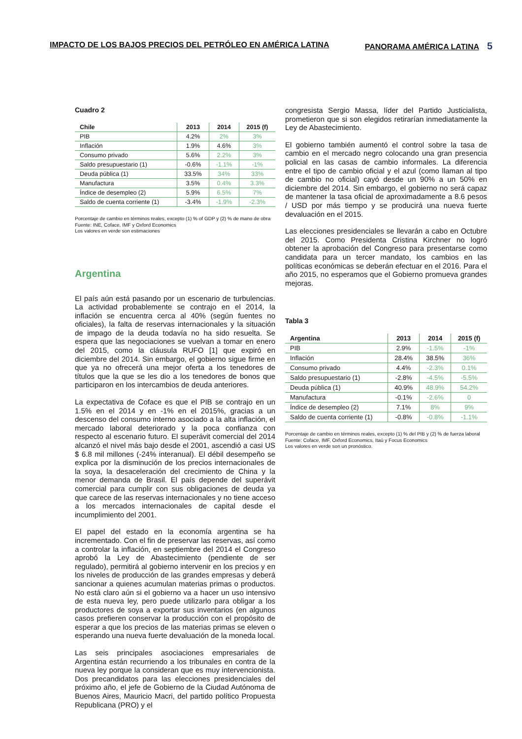IMPACTO DE LOS BAJOS PRECIOS DEL PETRÓLEO EN AMÉRICA LATINA
PANORAMA AMÉRICA LATINA 5
Cuadro 2
| Chile | 2013 | 2014 | 2015 (f) |
| --- | --- | --- | --- |
| PIB | 4.2% | 2% | 3% |
| Inflación | 1.9% | 4.6% | 3% |
| Consumo privado | 5.6% | 2.2% | 3% |
| Saldo presupuestario (1) | -0.6% | -1.1% | -1% |
| Deuda pública (1) | 33.5% | 34% | 33% |
| Manufactura | 3.5% | 0.4% | 3.3% |
| Índice de desempleo (2) | 5.9% | 6.5% | 7% |
| Saldo de cuenta corriente (1) | -3.4% | -1.9% | -2.3% |
Porcentaje de cambio en términos reales, excepto (1) % of GDP y (2) % de mano de obra
Fuente: INE, Coface, IMF y Oxford Economics
Los valores en verde son estimaciones
Argentina
El país aún está pasando por un escenario de turbulencias. La actividad probablemente se contrajo en el 2014, la inflación se encuentra cerca al 40% (según fuentes no oficiales), la falta de reservas internacionales y la situación de impago de la deuda todavía no ha sido resuelta. Se espera que las negociaciones se vuelvan a tomar en enero del 2015, como la cláusula RUFO [1] que expiró en diciembre del 2014. Sin embargo, el gobierno sigue firme en que ya no ofrecerá una mejor oferta a los tenedores de títulos que la que se les dio a los tenedores de bonos que participaron en los intercambios de deuda anteriores.
La expectativa de Coface es que el PIB se contrajo en un 1.5% en el 2014 y en -1% en el 2015%, gracias a un descenso del consumo interno asociado a la alta inflación, el mercado laboral deteriorado y la poca confianza con respecto al escenario futuro. El superávit comercial del 2014 alcanzó el nivel más bajo desde el 2001, ascendió a casi US $ 6.8 mil millones (-24% interanual). El débil desempeño se explica por la disminución de los precios internacionales de la soya, la desaceleración del crecimiento de China y la menor demanda de Brasil. El país depende del superávit comercial para cumplir con sus obligaciones de deuda ya que carece de las reservas internacionales y no tiene acceso a los mercados internacionales de capital desde el incumplimiento del 2001.
El papel del estado en la economía argentina se ha incrementado. Con el fin de preservar las reservas, así como a controlar la inflación, en septiembre del 2014 el Congreso aprobó la Ley de Abastecimiento (pendiente de ser regulado), permitirá al gobierno intervenir en los precios y en los niveles de producción de las grandes empresas y deberá sancionar a quienes acumulan materias primas o productos. No está claro aún si el gobierno va a hacer un uso intensivo de esta nueva ley, pero puede utilizarlo para obligar a los productores de soya a exportar sus inventarios (en algunos casos prefieren conservar la producción con el propósito de esperar a que los precios de las materias primas se eleven o esperando una nueva fuerte devaluación de la moneda local.
Las seis principales asociaciones empresariales de Argentina están recurriendo a los tribunales en contra de la nueva ley porque la consideran que es muy intervencionista. Dos precandidatos para las elecciones presidenciales del próximo año, el jefe de Gobierno de la Ciudad Autónoma de Buenos Aires, Mauricio Macri, del partido político Propuesta Republicana (PRO) y el
congresista Sergio Massa, líder del Partido Justicialista, prometieron que si son elegidos retirarían inmediatamente la Ley de Abastecimiento.
El gobierno también aumentó el control sobre la tasa de cambio en el mercado negro colocando una gran presencia policial en las casas de cambio informales. La diferencia entre el tipo de cambio oficial y el azul (como llaman al tipo de cambio no oficial) cayó desde un 90% a un 50% en diciembre del 2014. Sin embargo, el gobierno no será capaz de mantener la tasa oficial de aproximadamente a 8.6 pesos / USD por más tiempo y se producirá una nueva fuerte devaluación en el 2015.
Las elecciones presidenciales se llevarán a cabo en Octubre del 2015. Como Presidenta Cristina Kirchner no logró obtener la aprobación del Congreso para presentarse como candidata para un tercer mandato, los cambios en las políticas económicas se deberán efectuar en el 2016. Para el año 2015, no esperamos que el Gobierno promueva grandes mejoras.
Tabla 3
| Argentina | 2013 | 2014 | 2015 (f) |
| --- | --- | --- | --- |
| PIB | 2.9% | -1.5% | -1% |
| Inflación | 28.4% | 38.5% | 36% |
| Consumo privado | 4.4% | -2.3% | 0.1% |
| Saldo presupuestario (1) | -2.8% | -4.5% | -5.5% |
| Deuda pública (1) | 40.9% | 48.9% | 54.2% |
| Manufactura | -0.1% | -2.6% | 0 |
| Índice de desempleo (2) | 7.1% | 8% | 9% |
| Saldo de cuenta corriente (1) | -0.8% | -0.8% | -1.1% |
Porcentaje de cambio en términos reales, excepto (1) % del PIB y (2) % de fuerza laboral
Fuente: Coface, IMF, Oxford Economics, Itaú y Focus Economics
Los valores en verde son un pronóstico.